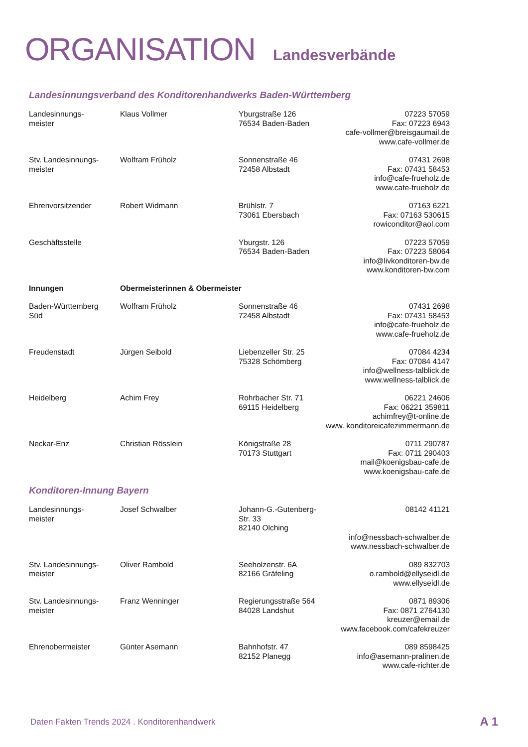ORGANISATION Landesverbände
Landesinnungsverband des Konditorenhandwerks Baden-Württemberg
| Landesinnungs- meister | Klaus Vollmer | Yburgstraße 126 76534 Baden-Baden | 07223 57059 Fax: 07223 6943 cafe-vollmer@breisgaumail.de www.cafe-vollmer.de |
| Stv. Landesinnungs- meister | Wolfram Früholz | Sonnenstraße 46 72458 Albstadt | 07431 2698 Fax: 07431 58453 info@cafe-frueholz.de www.cafe-frueholz.de |
| Ehrenvorsitzender | Robert Widmann | Brühlstr. 7 73061 Ebersbach | 07163 6221 Fax: 07163 530615 rowiconditor@aol.com |
| Geschäftsstelle | | Yburgstr. 126 76534 Baden-Baden | 07223 57059 Fax: 07223 58064 info@livkonditoren-bw.de www.konditoren-bw.com |
| Innungen | Obermeisterinnen & Obermeister | | |
| Baden-Württemberg Süd | Wolfram Früholz | Sonnenstraße 46 72458 Albstadt | 07431 2698 Fax: 07431 58453 info@cafe-frueholz.de www.cafe-frueholz.de |
| Freudenstadt | Jürgen Seibold | Liebenzeller Str. 25 75328 Schömberg | 07084 4234 Fax: 07084 4147 info@wellness-talblick.de www.wellness-talblick.de |
| Heidelberg | Achim Frey | Rohrbacher Str. 71 69115 Heidelberg | 06221 24606 Fax: 06221 359811 achimfrey@t-online.de www. konditoreicafezimmermann.de |
| Neckar-Enz | Christian Rösslein | Königstraße 28 70173 Stuttgart | 0711 290787 Fax: 0711 290403 mail@koenigsbau-cafe.de www.koenigsbau-cafe.de |
Konditoren-Innung Bayern
| Landesinnungs- meister | Josef Schwalber | Johann-G.-Gutenberg- Str. 33 82140 Olching | 08142 41121 info@nessbach-schwalber.de www.nessbach-schwalber.de |
| Stv. Landesinnungs- meister | Oliver Rambold | Seeholzenstr. 6A 82166 Gräfeling | 089 832703 o.rambold@ellyseidl.de www.ellyseidl.de |
| Stv. Landesinnungs- meister | Franz Wenninger | Regierungsstraße 564 84028 Landshut | 0871 89306 Fax: 0871 2764130 kreuzer@email.de www.facebook.com/cafekreuzer |
| Ehrenobermeister | Günter Asemann | Bahnhofstr. 47 82152 Planegg | 089 8598425 info@asemann-pralinen.de www.cafe-richter.de |
Daten Fakten Trends 2024 . Konditorenhandwerk
A 1